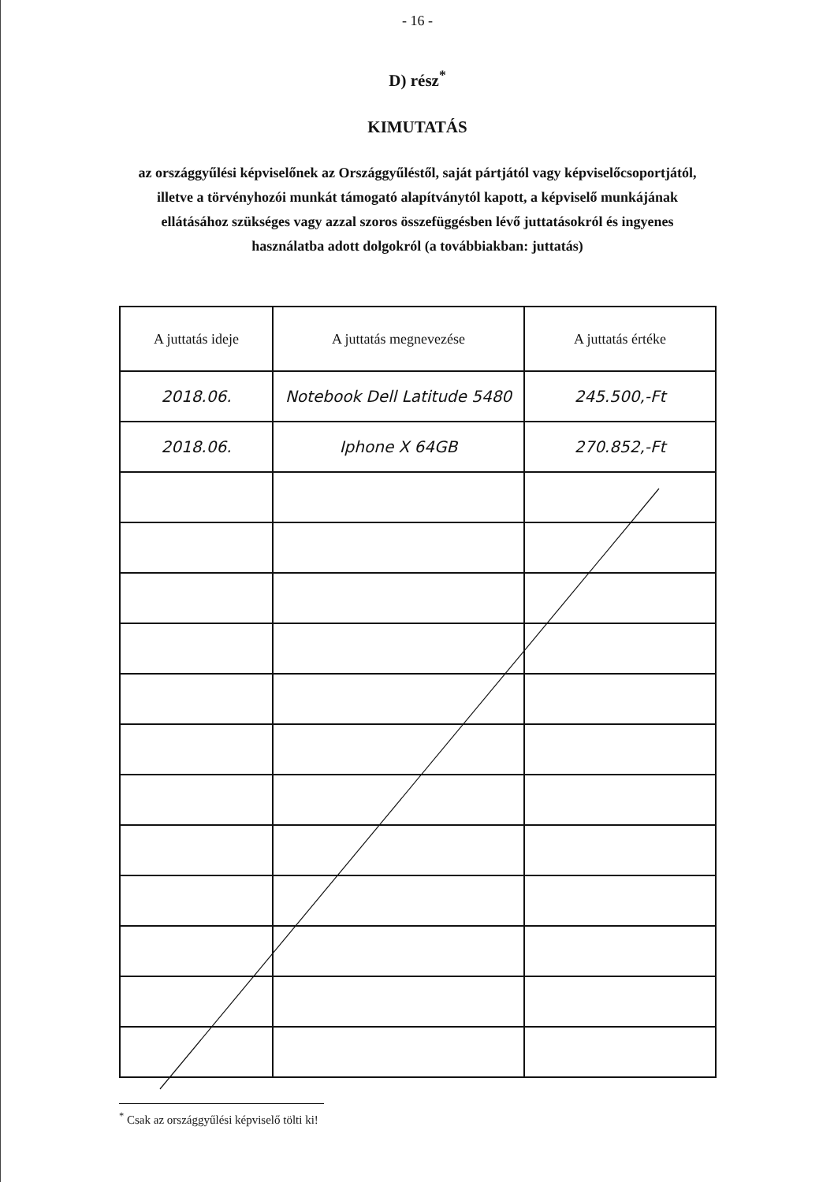- 16 -
D) rész<sup>*</sup>
KIMUTATÁS
az országgyűlési képviselőnek az Országgyűléstől, saját pártjától vagy képviselőcsoportjától, illetve a törvényhozói munkát támogató alapítványtól kapott, a képviselő munkájának ellátásához szükséges vagy azzal szoros összefüggésben lévő juttatásokról és ingyenes használatba adott dolgokról (a továbbiakban: juttatás)
| A juttatás ideje | A juttatás megnevezése | A juttatás értéke |
| --- | --- | --- |
| 2018.06. | Notebook Dell Latitude 5480 | 245.500,-Ft |
| 2018.06. | Iphone X 64GB | 270.852,-Ft |
<sup>*</sup> Csak az országgyűlési képviselő tölti ki!